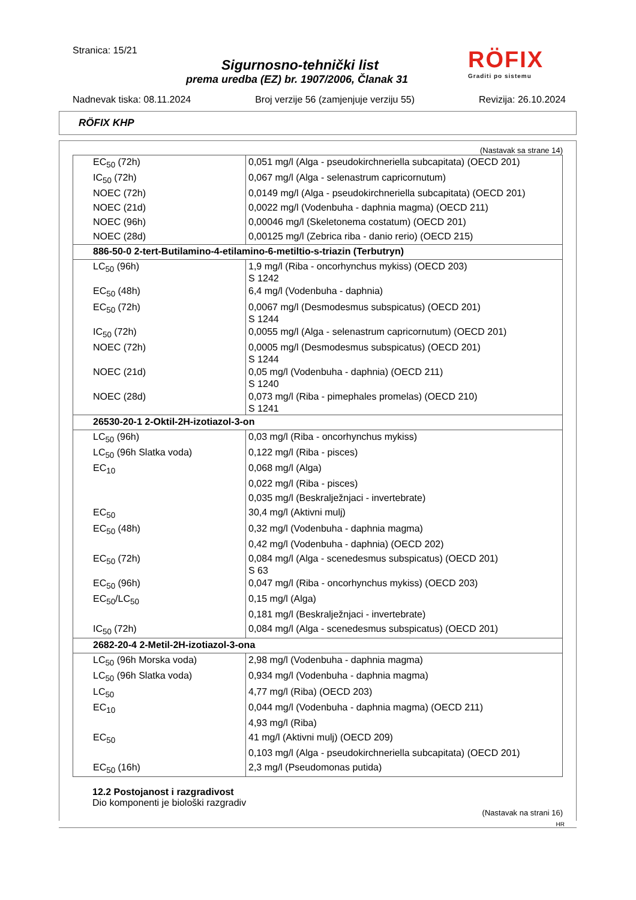Stranica: 15/21
Sigurnosno-tehnički list
prema uredba (EZ) br. 1907/2006, Članak 31
RÖFIX
Graditi po sistemu
Nadnevak tiska: 08.11.2024 Broj verzije 56 (zamjenjuje verziju 55) Revizija: 26.10.2024
RÖFIX KHP
(Nastavak sa strane 14)
| EC<sub>50</sub> (72h) | 0,051 mg/l (Alga - pseudokirchneriella subcapitata) (OECD 201) |
| IC<sub>50</sub> (72h) | 0,067 mg/l (Alga - selenastrum capricornutum) |
| NOEC (72h) | 0,0149 mg/l (Alga - pseudokirchneriella subcapitata) (OECD 201) |
| NOEC (21d) | 0,0022 mg/l (Vodenbuha - daphnia magma) (OECD 211) |
| NOEC (96h) | 0,00046 mg/l (Skeletonema costatum) (OECD 201) |
| NOEC (28d) | 0,00125 mg/l (Zebrica riba - danio rerio) (OECD 215) |
| 886-50-0 2-tert-Butilamino-4-etilamino-6-metiltio-s-triazin (Terbutryn) | |
| LC<sub>50</sub> (96h) | 1,9 mg/l (Riba - oncorhynchus mykiss) (OECD 203) S 1242 |
| EC<sub>50</sub> (48h) | 6,4 mg/l (Vodenbuha - daphnia) |
| EC<sub>50</sub> (72h) | 0,0067 mg/l (Desmodesmus subspicatus) (OECD 201) S 1244 |
| IC<sub>50</sub> (72h) | 0,0055 mg/l (Alga - selenastrum capricornutum) (OECD 201) |
| NOEC (72h) | 0,0005 mg/l (Desmodesmus subspicatus) (OECD 201) S 1244 |
| NOEC (21d) | 0,05 mg/l (Vodenbuha - daphnia) (OECD 211) S 1240 |
| NOEC (28d) | 0,073 mg/l (Riba - pimephales promelas) (OECD 210) S 1241 |
| 26530-20-1 2-Oktil-2H-izotiazol-3-on | |
| LC<sub>50</sub> (96h) | 0,03 mg/l (Riba - oncorhynchus mykiss) |
| LC<sub>50</sub> (96h Slatka voda) | 0,122 mg/l (Riba - pisces) |
| EC<sub>10</sub> | 0,068 mg/l (Alga) |
| | 0,022 mg/l (Riba - pisces) |
| | 0,035 mg/l (Beskralježnjaci - invertebrate) |
| EC<sub>50</sub> | 30,4 mg/l (Aktivni mulj) |
| EC<sub>50</sub> (48h) | 0,32 mg/l (Vodenbuha - daphnia magma) |
| | 0,42 mg/l (Vodenbuha - daphnia) (OECD 202) |
| EC<sub>50</sub> (72h) | 0,084 mg/l (Alga - scenedesmus subspicatus) (OECD 201) S 63 |
| EC<sub>50</sub> (96h) | 0,047 mg/l (Riba - oncorhynchus mykiss) (OECD 203) |
| EC<sub>50</sub>/LC<sub>50</sub> | 0,15 mg/l (Alga) |
| | 0,181 mg/l (Beskralježnjaci - invertebrate) |
| IC<sub>50</sub> (72h) | 0,084 mg/l (Alga - scenedesmus subspicatus) (OECD 201) |
| 2682-20-4 2-Metil-2H-izotiazol-3-ona | |
| LC<sub>50</sub> (96h Morska voda) | 2,98 mg/l (Vodenbuha - daphnia magma) |
| LC<sub>50</sub> (96h Slatka voda) | 0,934 mg/l (Vodenbuha - daphnia magma) |
| LC<sub>50</sub> | 4,77 mg/l (Riba) (OECD 203) |
| EC<sub>10</sub> | 0,044 mg/l (Vodenbuha - daphnia magma) (OECD 211) |
| | 4,93 mg/l (Riba) |
| EC<sub>50</sub> | 41 mg/l (Aktivni mulj) (OECD 209) |
| | 0,103 mg/l (Alga - pseudokirchneriella subcapitata) (OECD 201) |
| EC<sub>50</sub> (16h) | 2,3 mg/l (Pseudomonas putida) |
12.2 Postojanost i razgradivost
Dio komponenti je biološki razgradiv
(Nastavak na strani 16)
HR